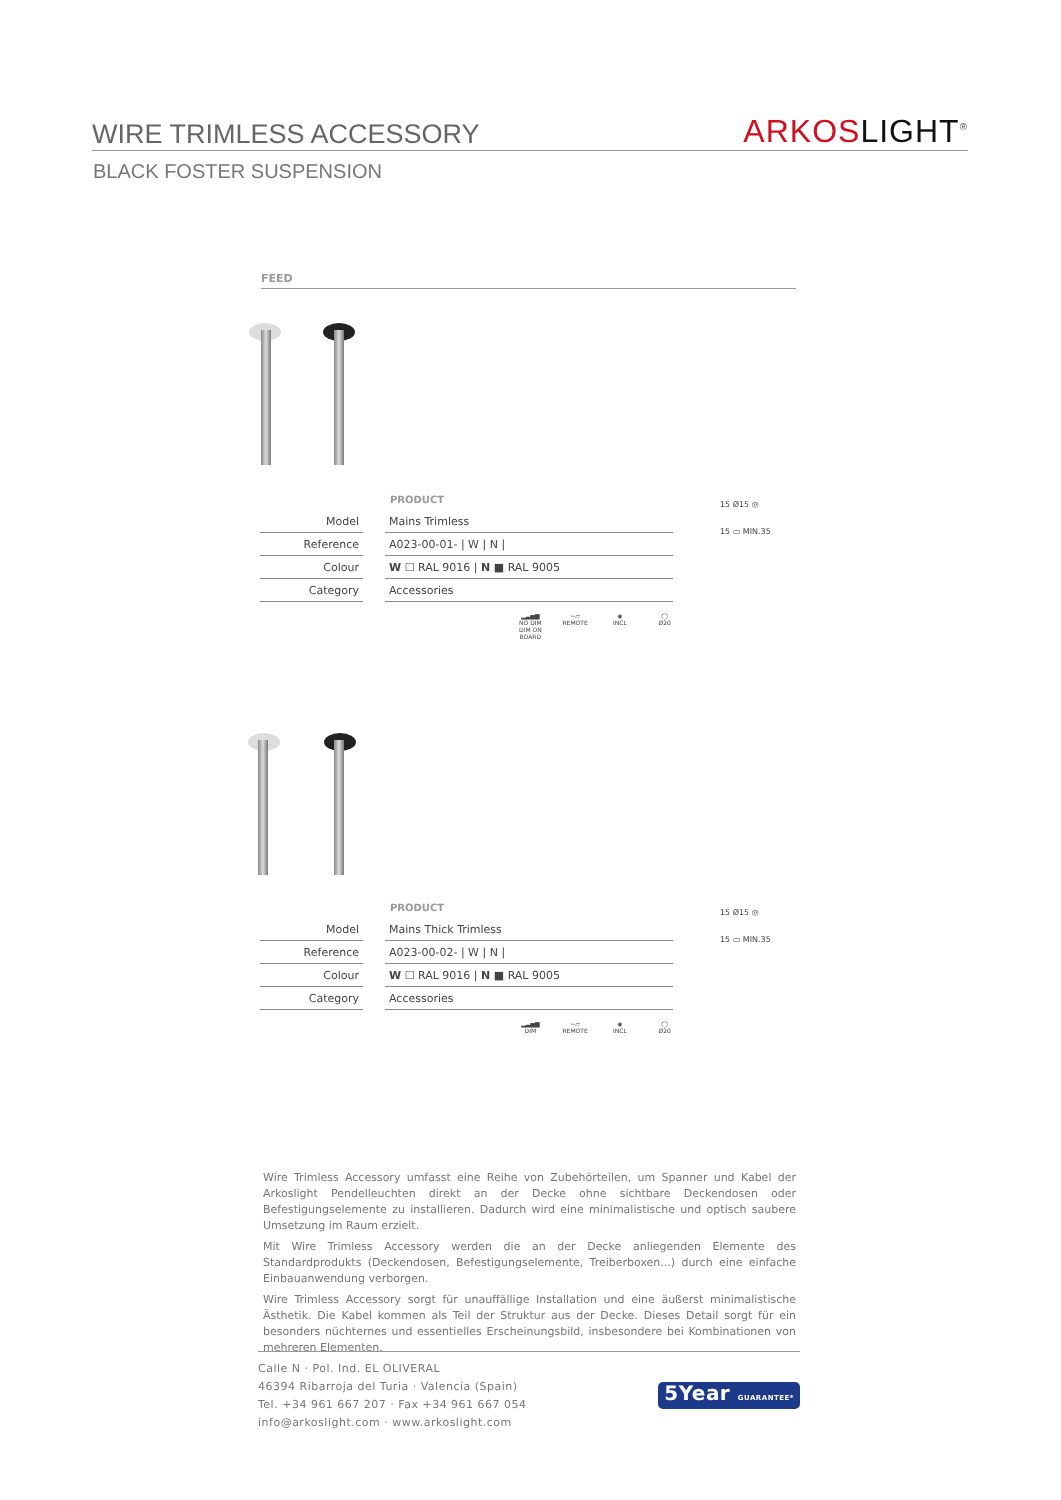WIRE TRIMLESS ACCESSORY
ARKOS LIGHT<sup>®</sup>
BLACK FOSTER SUSPENSION
FEED
PRODUCT
| Model | | Mains Trimless |
| Reference | | A023-00-01- / W / N / |
| Colour | | W ☐ RAL 9016 / N ■ RAL 9005 |
| Category | | Accessories |
▂▃▅▆
NO DIM
DIM ON BOARD
~▱
REMOTE
◉
INCL
◯
Ø20
15 Ø15 ◎
15 ▭ MIN.35
PRODUCT
| Model | | Mains Thick Trimless |
| Reference | | A023-00-02- / W / N / |
| Colour | | W ☐ RAL 9016 / N ■ RAL 9005 |
| Category | | Accessories |
▂▃▅▆
DIM
~▱
REMOTE
◉
INCL
◯
Ø20
15 Ø15 ◎
15 ▭ MIN.35
Wire Trimless Accessory umfasst eine Reihe von Zubehörteilen, um Spanner und Kabel der Arkoslight Pendelleuchten direkt an der Decke ohne sichtbare Deckendosen oder Befestigungselemente zu installieren. Dadurch wird eine minimalistische und optisch saubere Umsetzung im Raum erzielt.
Mit Wire Trimless Accessory werden die an der Decke anliegenden Elemente des Standardprodukts (Deckendosen, Befestigungselemente, Treiberboxen...) durch eine einfache Einbauanwendung verborgen.
Wire Trimless Accessory sorgt für unauffällige Installation und eine äußerst minimalistische Ästhetik. Die Kabel kommen als Teil der Struktur aus der Decke. Dieses Detail sorgt für ein besonders nüchternes und essentielles Erscheinungsbild, insbesondere bei Kombinationen von mehreren Elementen.
Calle N · Pol. Ind. EL OLIVERAL
46394 Ribarroja del Turia · Valencia (Spain)
Tel. +34 961 667 207 · Fax +34 961 667 054
info@arkoslight.com · www.arkoslight.com
5Year GUARANTEE*